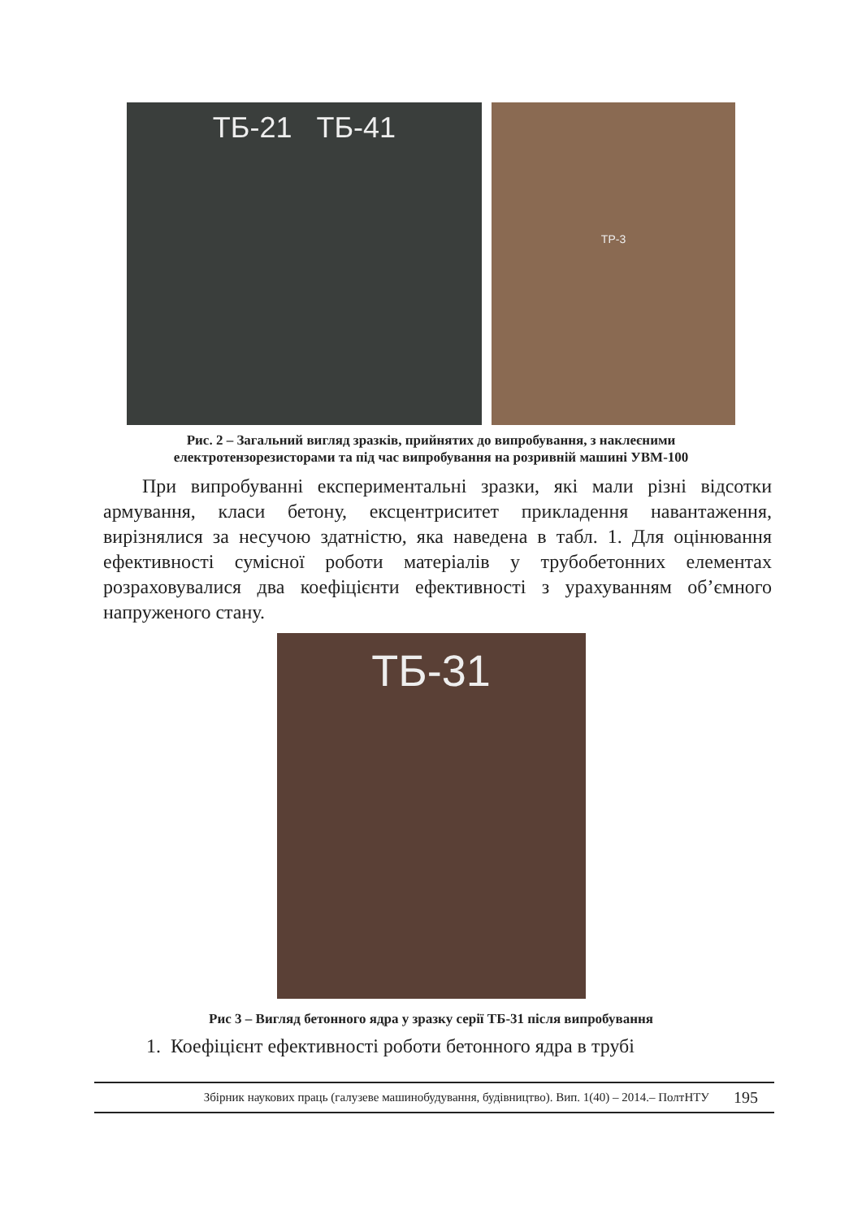ТБ-21 ТБ-41
ТР-3
Рис. 2 – Загальний вигляд зразків, прийнятих до випробування, з наклеєними
електротензорезисторами та під час випробування на розривній машині УВМ-100
При випробуванні експериментальні зразки, які мали різні відсотки армування, класи бетону, ексцентриситет прикладення навантаження, вирізнялися за несучою здатністю, яка наведена в табл. 1. Для оцінювання ефективності сумісної роботи матеріалів у трубобетонних елементах розраховувалися два коефіцієнти ефективності з урахуванням об’ємного напруженого стану.
ТБ-31
Рис 3 – Вигляд бетонного ядра у зразку серії ТБ-31 після випробування
1. Коефіцієнт ефективності роботи бетонного ядра в трубі
Збірник наукових праць (галузеве машинобудування, будівництво). Вип. 1(40) – 2014.– ПолтНТУ 195